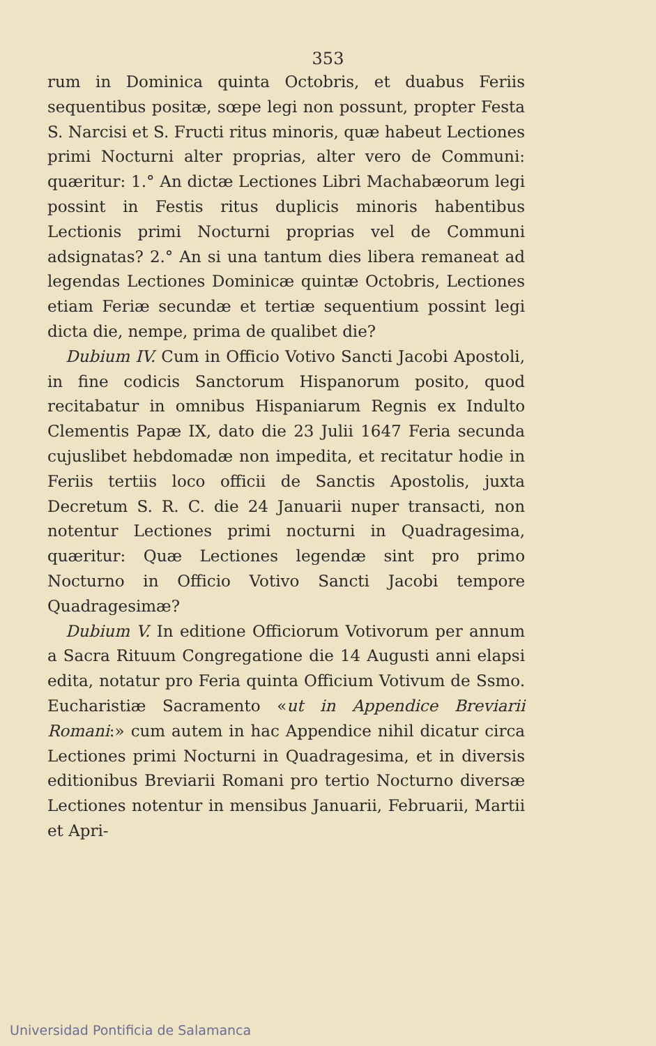353
rum in Dominica quinta Octobris, et duabus Feriis sequentibus positæ, sœpe legi non possunt, propter Festa S. Narcisi et S. Fructi ritus minoris, quæ habeut Lectiones primi Nocturni alter proprias, alter vero de Communi: quæritur: 1.° An dictæ Lectiones Libri Machabæorum legi possint in Festis ritus duplicis minoris habentibus Lectionis primi Nocturni proprias vel de Communi adsignatas? 2.° An si una tantum dies libera remaneat ad legendas Lectiones Dominicæ quintæ Octobris, Lectiones etiam Feriæ secundæ et tertiæ sequentium possint legi dicta die, nempe, prima de qualibet die?
Dubium IV. Cum in Officio Votivo Sancti Jacobi Apostoli, in fine codicis Sanctorum Hispanorum posito, quod recitabatur in omnibus Hispaniarum Regnis ex Indulto Clementis Papæ IX, dato die 23 Julii 1647 Feria secunda cujuslibet hebdomadæ non impedita, et recitatur hodie in Feriis tertiis loco officii de Sanctis Apostolis, juxta Decretum S. R. C. die 24 Januarii nuper transacti, non notentur Lectiones primi nocturni in Quadragesima, quæritur: Quæ Lectiones legendæ sint pro primo Nocturno in Officio Votivo Sancti Jacobi tempore Quadragesimæ?
Dubium V. In editione Officiorum Votivorum per annum a Sacra Rituum Congregatione die 14 Augusti anni elapsi edita, notatur pro Feria quinta Officium Votivum de Ssmo. Eucharistiæ Sacramento «ut in Appendice Breviarii Romani:» cum autem in hac Appendice nihil dicatur circa Lectiones primi Nocturni in Quadragesima, et in diversis editionibus Breviarii Romani pro tertio Nocturno diversæ Lectiones notentur in mensibus Januarii, Februarii, Martii et Apri-
Universidad Pontificia de Salamanca